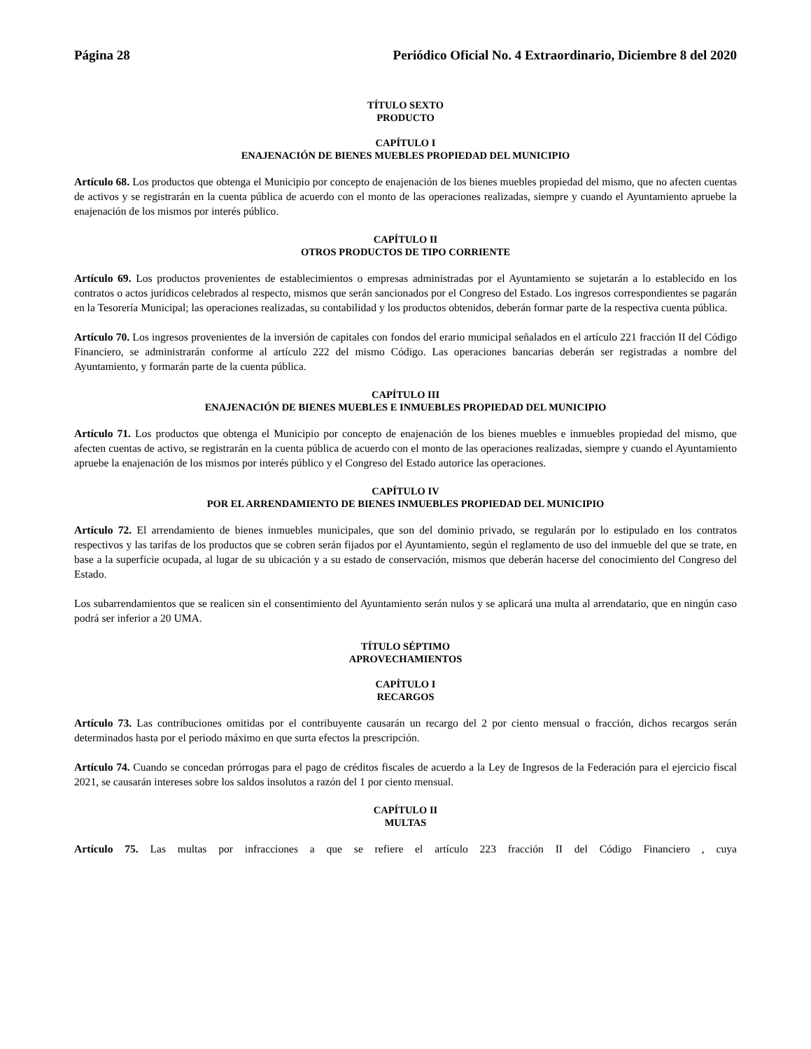Página 28 Periódico Oficial No. 4 Extraordinario, Diciembre 8 del 2020
TÍTULO SEXTO
PRODUCTO
CAPÍTULO I
ENAJENACIÓN DE BIENES MUEBLES PROPIEDAD DEL MUNICIPIO
Artículo 68. Los productos que obtenga el Municipio por concepto de enajenación de los bienes muebles propiedad del mismo, que no afecten cuentas de activos y se registrarán en la cuenta pública de acuerdo con el monto de las operaciones realizadas, siempre y cuando el Ayuntamiento apruebe la enajenación de los mismos por interés público.
CAPÍTULO II
OTROS PRODUCTOS DE TIPO CORRIENTE
Artículo 69. Los productos provenientes de establecimientos o empresas administradas por el Ayuntamiento se sujetarán a lo establecido en los contratos o actos jurídicos celebrados al respecto, mismos que serán sancionados por el Congreso del Estado. Los ingresos correspondientes se pagarán en la Tesorería Municipal; las operaciones realizadas, su contabilidad y los productos obtenidos, deberán formar parte de la respectiva cuenta pública.
Artículo 70. Los ingresos provenientes de la inversión de capitales con fondos del erario municipal señalados en el artículo 221 fracción II del Código Financiero, se administrarán conforme al artículo 222 del mismo Código. Las operaciones bancarias deberán ser registradas a nombre del Ayuntamiento, y formarán parte de la cuenta pública.
CAPÍTULO III
ENAJENACIÓN DE BIENES MUEBLES E INMUEBLES PROPIEDAD DEL MUNICIPIO
Artículo 71. Los productos que obtenga el Municipio por concepto de enajenación de los bienes muebles e inmuebles propiedad del mismo, que afecten cuentas de activo, se registrarán en la cuenta pública de acuerdo con el monto de las operaciones realizadas, siempre y cuando el Ayuntamiento apruebe la enajenación de los mismos por interés público y el Congreso del Estado autorice las operaciones.
CAPÍTULO IV
POR EL ARRENDAMIENTO DE BIENES INMUEBLES PROPIEDAD DEL MUNICIPIO
Artículo 72. El arrendamiento de bienes inmuebles municipales, que son del dominio privado, se regularán por lo estipulado en los contratos respectivos y las tarifas de los productos que se cobren serán fijados por el Ayuntamiento, según el reglamento de uso del inmueble del que se trate, en base a la superficie ocupada, al lugar de su ubicación y a su estado de conservación, mismos que deberán hacerse del conocimiento del Congreso del Estado.
Los subarrendamientos que se realicen sin el consentimiento del Ayuntamiento serán nulos y se aplicará una multa al arrendatario, que en ningún caso podrá ser inferior a 20 UMA.
TÍTULO SÉPTIMO
APROVECHAMIENTOS
CAPÍTULO I
RECARGOS
Artículo 73. Las contribuciones omitidas por el contribuyente causarán un recargo del 2 por ciento mensual o fracción, dichos recargos serán determinados hasta por el periodo máximo en que surta efectos la prescripción.
Artículo 74. Cuando se concedan prórrogas para el pago de créditos fiscales de acuerdo a la Ley de Ingresos de la Federación para el ejercicio fiscal 2021, se causarán intereses sobre los saldos insolutos a razón del 1 por ciento mensual.
CAPÍTULO II
MULTAS
Artículo 75. Las multas por infracciones a que se refiere el artículo 223 fracción II del Código Financiero , cuya